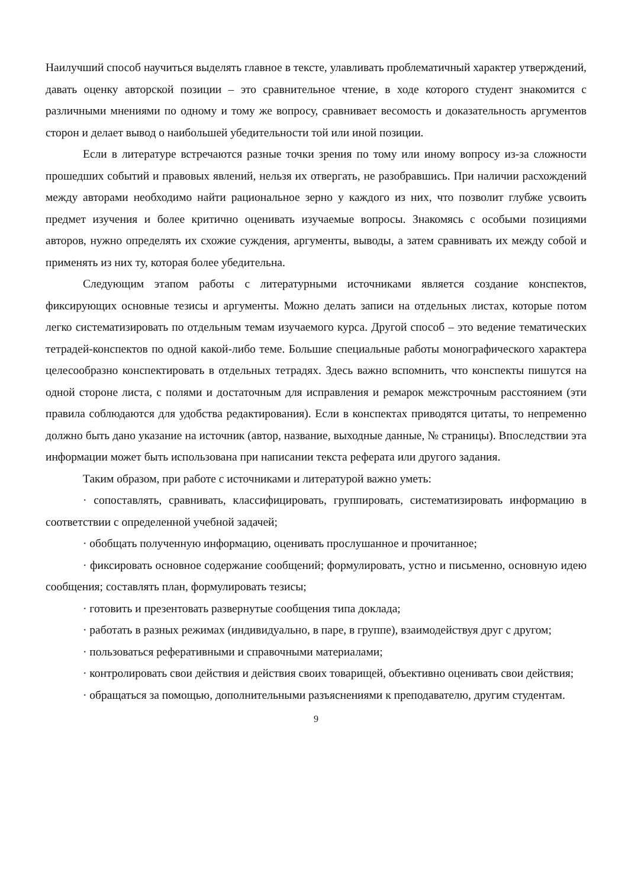Наилучший способ научиться выделять главное в тексте, улавливать проблематичный характер утверждений, давать оценку авторской позиции – это сравнительное чтение, в ходе которого студент знакомится с различными мнениями по одному и тому же вопросу, сравнивает весомость и доказательность аргументов сторон и делает вывод о наибольшей убедительности той или иной позиции.
Если в литературе встречаются разные точки зрения по тому или иному вопросу из-за сложности прошедших событий и правовых явлений, нельзя их отвергать, не разобравшись. При наличии расхождений между авторами необходимо найти рациональное зерно у каждого из них, что позволит глубже усвоить предмет изучения и более критично оценивать изучаемые вопросы. Знакомясь с особыми позициями авторов, нужно определять их схожие суждения, аргументы, выводы, а затем сравнивать их между собой и применять из них ту, которая более убедительна.
Следующим этапом работы с литературными источниками является создание конспектов, фиксирующих основные тезисы и аргументы. Можно делать записи на отдельных листах, которые потом легко систематизировать по отдельным темам изучаемого курса. Другой способ – это ведение тематических тетрадей-конспектов по одной какой-либо теме. Большие специальные работы монографического характера целесообразно конспектировать в отдельных тетрадях. Здесь важно вспомнить, что конспекты пишутся на одной стороне листа, с полями и достаточным для исправления и ремарок межстрочным расстоянием (эти правила соблюдаются для удобства редактирования). Если в конспектах приводятся цитаты, то непременно должно быть дано указание на источник (автор, название, выходные данные, № страницы). Впоследствии эта информации может быть использована при написании текста реферата или другого задания.
Таким образом, при работе с источниками и литературой важно уметь:
· сопоставлять, сравнивать, классифицировать, группировать, систематизировать информацию в соответствии с определенной учебной задачей;
· обобщать полученную информацию, оценивать прослушанное и прочитанное;
· фиксировать основное содержание сообщений; формулировать, устно и письменно, основную идею сообщения; составлять план, формулировать тезисы;
· готовить и презентовать развернутые сообщения типа доклада;
· работать в разных режимах (индивидуально, в паре, в группе), взаимодействуя друг с другом;
· пользоваться реферативными и справочными материалами;
· контролировать свои действия и действия своих товарищей, объективно оценивать свои действия;
· обращаться за помощью, дополнительными разъяснениями к преподавателю, другим студентам.
9